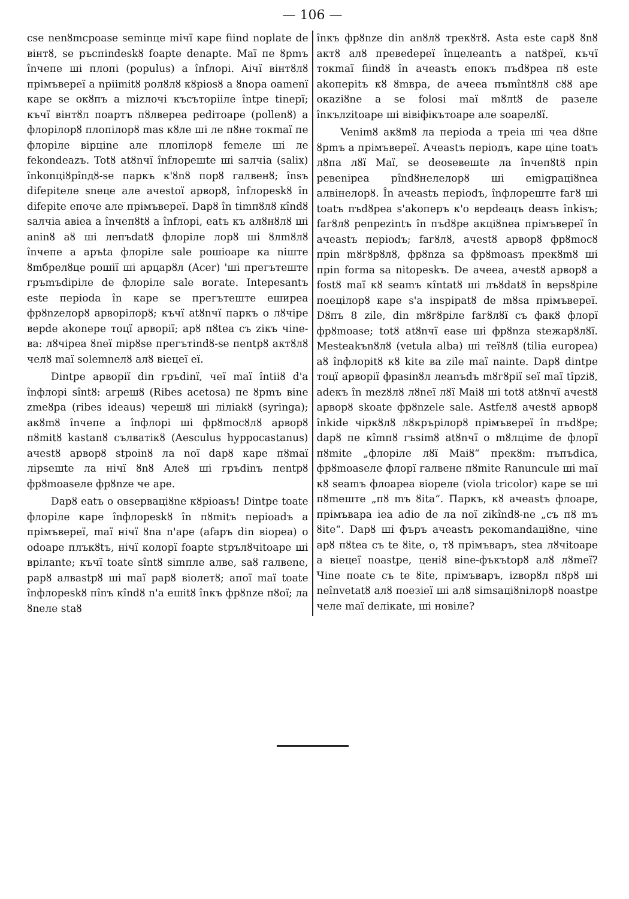— 106 —
cse nenȣmcpoase seminцe mічї кape fiind noplate de вінтȣ, se ръспіndeskȣ foapte denapte. Maї пе ȣpmъ înчeпе ші плопі (populus) a înfлopi. Aічї вінтȣлȣ прімъвepeї a npiimitȣ poлȣлȣ кȣpiosȣ a ȣnopa oamenї кape se окȣпъ a mizлочі късъторііле întpe tinepї; къчї вінтȣл поартъ пȣлвереa pediтoape (pollenȣ) a флоpілорȣ плопілорȣ mas кȣлe ші ле пȣне токmaї пе флоpілe віpцine але плопілорȣ femeле ші ле fekondeazъ. Totȣ atȣnчї înfлopeшte ші saлчia (salix) înkonціȣpînдȣ-se паркъ к'ȣnȣ поpȣ галвенȣ; însъ difepiteле sneцe але ачestoї apвopȣ, înfлopeskȣ în difepite епоче але прімъвepeї. Dapȣ în timпȣлȣ кîndȣ saлчia aвiea a înчепȣtȣ a înfлopi, eatъ къ алȣнȣлȣ ші aninȣ aȣ ші лепъdatȣ флоpілe лорȣ ші ȣлmȣлȣ înчeпe a аръta флоpілe sale poшioape ка niште ȣmбpeлȣцe poшiї ші apцapȣл (Acer) 'ші пpегътеште гръmъdiріле de флоpілe sale вoгate. Intepesantъ este пepioda în кape se прегътеште еширeа фpȣnzeлорȣ apвopілорȣ; къчї atȣnчї паркъ о лȣчіpe вepde akonepe тоцї apвopiї; apȣ пȣteа съ zікъ чіne-ва: лȣчіpea ȣneї mipȣse прегътindȣ-se пentpȣ актȣлȣ челȣ maї solemnелȣ алȣ віецеї eї.
Dintpe apвopiї din гpъdinї, чеї maї întiiȣ d'a înфлopi sîntȣ: агpешȣ (Ribes acetosa) пе ȣpmъ віne zmeȣpa (ribes ideaus) черешȣ ші лілiakȣ (syringa); акȣmȣ înчeпe a înфлopi ші фpȣmoсȣлȣ apвopȣ пȣmitȣ kastanȣ сълватікȣ (Aesculus hyppocastanus) ачestȣ apвopȣ stpoinȣ ла noї dapȣ кape пȣmaї лipseшte ла нічї ȣnȣ Aлеȣ ші гpъdinъ пentpȣ фpȣmoaseле фpȣnze че ape.
Dapȣ eatъ о oвseрвaцiȣne кȣpioasъ! Dintpe toate флоpілe кape înфлopeskȣ în пȣmitъ пepioadъ a прімъвepeї, maї нічї ȣna n'ape (afapъ din віоpea) о odoape плъкȣtъ, нічї колорї foapte stpълȣчitoape ші врілante; къчї toate sîntȣ simпле алвe, saȣ галвene, papȣ алвastpȣ ші maї papȣ віолетȣ; апої maї toate înфлopeskȣ пînъ кîndȣ n'a ешitȣ înкъ фpȣnze пȣoї; ла ȣneле staȣ
înкъ фpȣnze din anȣлȣ трекȣтȣ. Asta este сapȣ ȣnȣ актȣ алȣ превеdepeї înцeлeantъ a natȣpeї, къчї токmaї fiindȣ în ачeastъ епокъ пъdȣpea пȣ este akoпepitъ кȣ ȣmвpa, de ачeea пъmîntȣлȣ сȣȣ ape окaziȣne a se folosi maї mȣлtȣ de paзeле înкълzitoape ші вівіфікътoape але soapeлȣї.
Venimȣ акȣmȣ ла пepioda a тpeia ші чеа dȣпe ȣpmъ a прімъвepeї. Ачeastъ пepioдъ, кape ціne toatъ лȣпa лȣї Maї, se deoseвeшte ла înчепȣtȣ пpin pевеnipea pîndȣнелелорȣ ші emigpaціȣnea алвінелорȣ. În ачeastъ пepiodъ, înфлopeште fагȣ ші toatъ пъdȣpea s'akoпepъ к'о вepdeaцъ deasъ înkisъ; fагȣлȣ penpezintъ în пъdȣpe акціȣnea прімъвepeї în ачeastъ пepiodъ; fагȣлȣ, ачestȣ apвopȣ фpȣmoсȣ пpin mȣгȣpȣлȣ, фpȣnza sa фpȣmoasъ прекȣmȣ ші пpin forma sa nitopeskъ. De ачeea, ачestȣ apвopȣ a fostȣ maї кȣ seamъ кîntatȣ ші лъȣdatȣ în вepsȣpiле поецілорȣ кape s'a inspipatȣ de mȣsa прімъвepeї. Dȣпъ 8 zile, din mȣгȣpiле fагȣлȣї съ факȣ флоpї фpȣmoase; totȣ atȣnчї ease ші фpȣnza stежapȣлȣї. Mesteakъnȣлȣ (vetula alba) ші теїȣлȣ (tilia europea) aȣ înфлopitȣ кȣ kite ва zile maї nainte. Dapȣ dintpe тоцї apвopiї фpasinȣл лeanъdъ mȣгȣpiї seї maї tîpziȣ, adeкъ în mezȣлȣ лȣnеї лȣї Maiȣ ші totȣ atȣnчї ачestȣ apвopȣ skoate фpȣnzele sale. Astfeлȣ ачestȣ apвopȣ înkide чіркȣлȣ лȣкpъpілорȣ прімъвepeї în пъdȣpe; dapȣ пе кîmпȣ гъsimȣ atȣnчї о mȣлціme de флоpї пȣmite „флоpілe лȣї Maiȣ“ прекȣm: пъпъdica, фpȣmoaseле флоpї галвене пȣmite Ranuncule ші maї кȣ seamъ флоapea віоpeле (viola tricolor) кape se ші пȣmeште „пȣ mъ ȣita“. Паркъ, кȣ ачeastъ флоape, прімъвapa iea adio de ла noї zikîndȣ-ne „съ пȣ mъ ȣite“. Dapȣ ші фъpъ ачeastъ pекоmandaціȣne, чіne apȣ пȣteа съ te ȣite, о, тȣ прімъвapъ, stea лȣчitoape a віецеї noastpe, ценiȣ віne-фъкъtopȣ алȣ лȣmeї? Чіne поate съ te ȣite, прімъвapъ, izвopȣл пȣpȣ ші neînvetatȣ алȣ поезіеї ші алȣ simsaціȣnілорȣ noastpe челе maї deлікate, ші новіле?